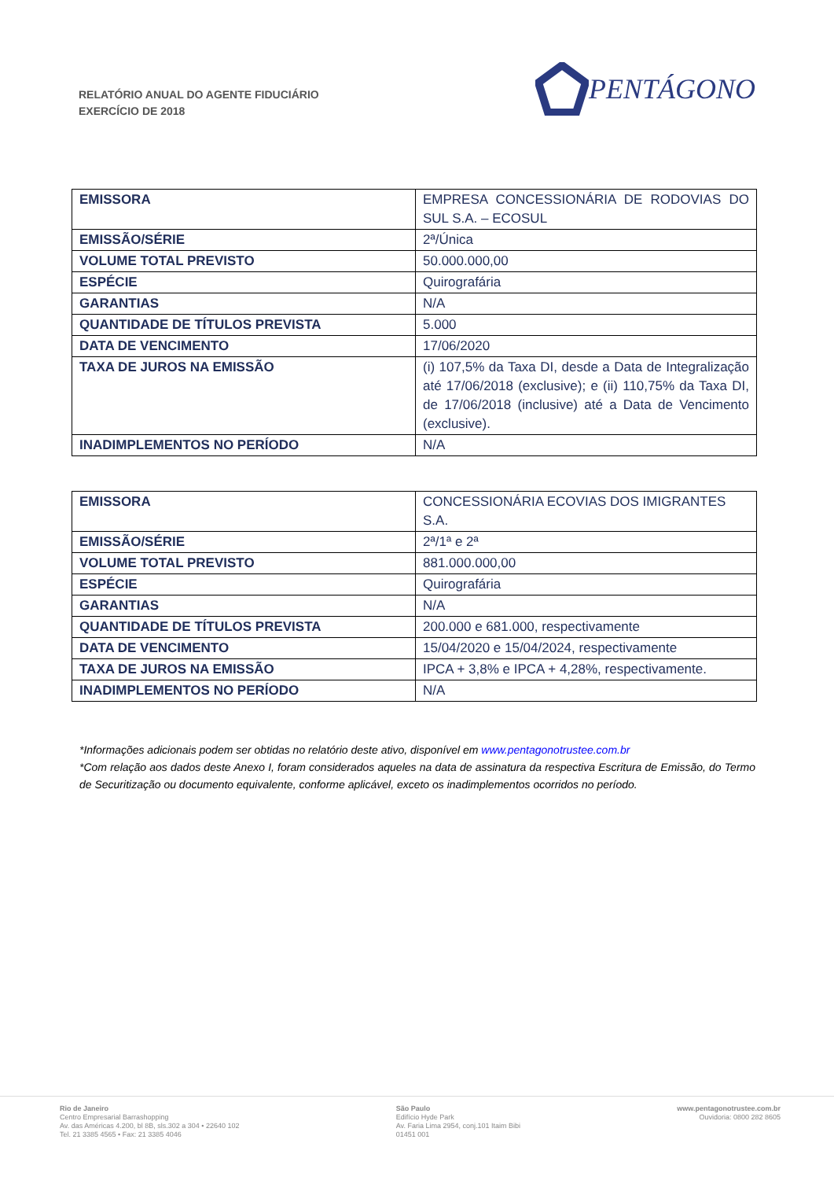RELATÓRIO ANUAL DO AGENTE FIDUCIÁRIO
EXERCÍCIO DE 2018
PENTÁGONO
| EMISSORA | EMPRESA CONCESSIONÁRIA DE RODOVIAS DO SUL S.A. – ECOSUL |
| EMISSÃO/SÉRIE | 2ª/Única |
| VOLUME TOTAL PREVISTO | 50.000.000,00 |
| ESPÉCIE | Quirografária |
| GARANTIAS | N/A |
| QUANTIDADE DE TÍTULOS PREVISTA | 5.000 |
| DATA DE VENCIMENTO | 17/06/2020 |
| TAXA DE JUROS NA EMISSÃO | (i) 107,5% da Taxa DI, desde a Data de Integralização até 17/06/2018 (exclusive); e (ii) 110,75% da Taxa DI, de 17/06/2018 (inclusive) até a Data de Vencimento (exclusive). |
| INADIMPLEMENTOS NO PERÍODO | N/A |
| EMISSORA | CONCESSIONÁRIA ECOVIAS DOS IMIGRANTES S.A. |
| EMISSÃO/SÉRIE | 2ª/1ª e 2ª |
| VOLUME TOTAL PREVISTO | 881.000.000,00 |
| ESPÉCIE | Quirografária |
| GARANTIAS | N/A |
| QUANTIDADE DE TÍTULOS PREVISTA | 200.000 e 681.000, respectivamente |
| DATA DE VENCIMENTO | 15/04/2020 e 15/04/2024, respectivamente |
| TAXA DE JUROS NA EMISSÃO | IPCA + 3,8% e IPCA + 4,28%, respectivamente. |
| INADIMPLEMENTOS NO PERÍODO | N/A |
*Informações adicionais podem ser obtidas no relatório deste ativo, disponível em www.pentagonotrustee.com.br
*Com relação aos dados deste Anexo I, foram considerados aqueles na data de assinatura da respectiva Escritura de Emissão, do Termo de Securitização ou documento equivalente, conforme aplicável, exceto os inadimplementos ocorridos no período.
Rio de Janeiro
Centro Empresarial Barrashopping
Av. das Américas 4.200, bl 8B, sls.302 a 304 • 22640 102
Tel. 21 3385 4565 • Fax: 21 3385 4046
São Paulo
Edifício Hyde Park
Av. Faria Lima 2954, conj.101 Itaim Bibi
01451 001
www.pentagonotrustee.com.br
Ouvidoria: 0800 282 8605